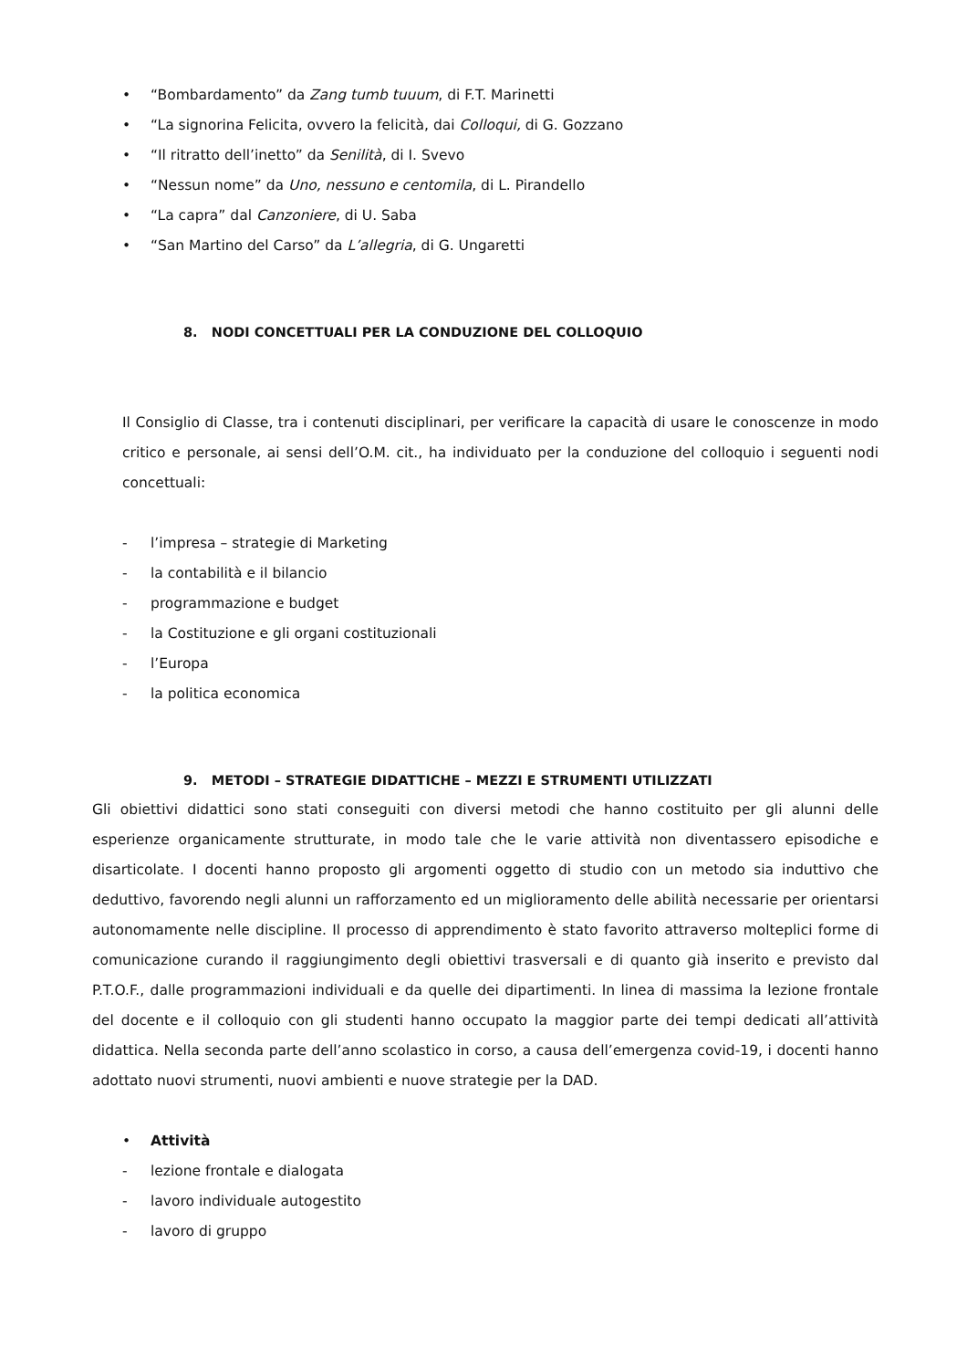• “Bombardamento” da Zang tumb tuuum, di F.T. Marinetti
• “La signorina Felicita, ovvero la felicità, dai Colloqui, di G. Gozzano
• “Il ritratto dell’inetto” da Senilità, di I. Svevo
• “Nessun nome” da Uno, nessuno e centomila, di L. Pirandello
• “La capra” dal Canzoniere, di U. Saba
• “San Martino del Carso” da L’allegria, di G. Ungaretti
8. NODI CONCETTUALI PER LA CONDUZIONE DEL COLLOQUIO
Il Consiglio di Classe, tra i contenuti disciplinari, per verificare la capacità di usare le conoscenze in modo critico e personale, ai sensi dell’O.M. cit., ha individuato per la conduzione del colloquio i seguenti nodi concettuali:
- l’impresa – strategie di Marketing
- la contabilità e il bilancio
- programmazione e budget
- la Costituzione e gli organi costituzionali
- l’Europa
- la politica economica
9. METODI – STRATEGIE DIDATTICHE – MEZZI E STRUMENTI UTILIZZATI
Gli obiettivi didattici sono stati conseguiti con diversi metodi che hanno costituito per gli alunni delle esperienze organicamente strutturate, in modo tale che le varie attività non diventassero episodiche e disarticolate. I docenti hanno proposto gli argomenti oggetto di studio con un metodo sia induttivo che deduttivo, favorendo negli alunni un rafforzamento ed un miglioramento delle abilità necessarie per orientarsi autonomamente nelle discipline. Il processo di apprendimento è stato favorito attraverso molteplici forme di comunicazione curando il raggiungimento degli obiettivi trasversali e di quanto già inserito e previsto dal P.T.O.F., dalle programmazioni individuali e da quelle dei dipartimenti. In linea di massima la lezione frontale del docente e il colloquio con gli studenti hanno occupato la maggior parte dei tempi dedicati all’attività didattica. Nella seconda parte dell’anno scolastico in corso, a causa dell’emergenza covid-19, i docenti hanno adottato nuovi strumenti, nuovi ambienti e nuove strategie per la DAD.
• Attività
- lezione frontale e dialogata
- lavoro individuale autogestito
- lavoro di gruppo